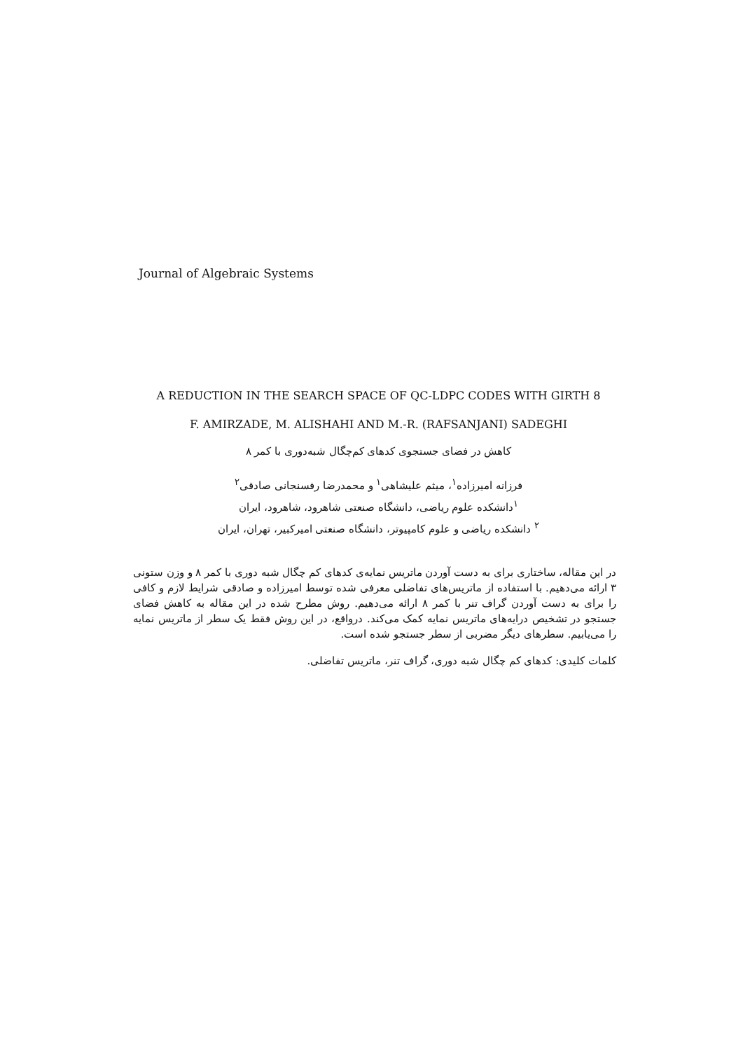Journal of Algebraic Systems
A REDUCTION IN THE SEARCH SPACE OF QC-LDPC CODES WITH GIRTH 8
F. AMIRZADE, M. ALISHAHI AND M.-R. (RAFSANJANI) SADEGHI
کاهش در فضای جستجوی کدهای کم‌چگال شبه‌دوری با کمر ۸
فرزانه امیرزاده<sup>۱</sup>، میثم علیشاهی<sup>۱</sup> و محمدرضا رفسنجانی صادقی<sup>۲</sup>
<sup>۱</sup> دانشکده علوم ریاضی، دانشگاه صنعتی شاهرود، شاهرود، ایران
<sup>۲</sup> دانشکده ریاضی و علوم کامپیوتر، دانشگاه صنعتی امیرکبیر، تهران، ایران
در این مقاله، ساختاری برای به دست آوردن ماتریس نمایه‌ی کدهای کم چگال شبه دوری با کمر ۸ و وزن ستونی ۳ ارائه می‌دهیم. با استفاده از ماتریس‌های تفاضلی معرفی شده توسط امیرزاده و صادقی شرایط لازم و کافی را برای به دست آوردن گراف تنر با کمر ۸ ارائه می‌دهیم. روش مطرح شده در این مقاله به کاهش فضای جستجو در تشخیص درایه‌های ماتریس نمایه کمک می‌کند. درواقع، در این روش فقط یک سطر از ماتریس نمایه را می‌یابیم. سطرهای دیگر مضربی از سطر جستجو شده است.
کلمات کلیدی: کدهای کم چگال شبه دوری، گراف تنر، ماتریس تفاضلی.